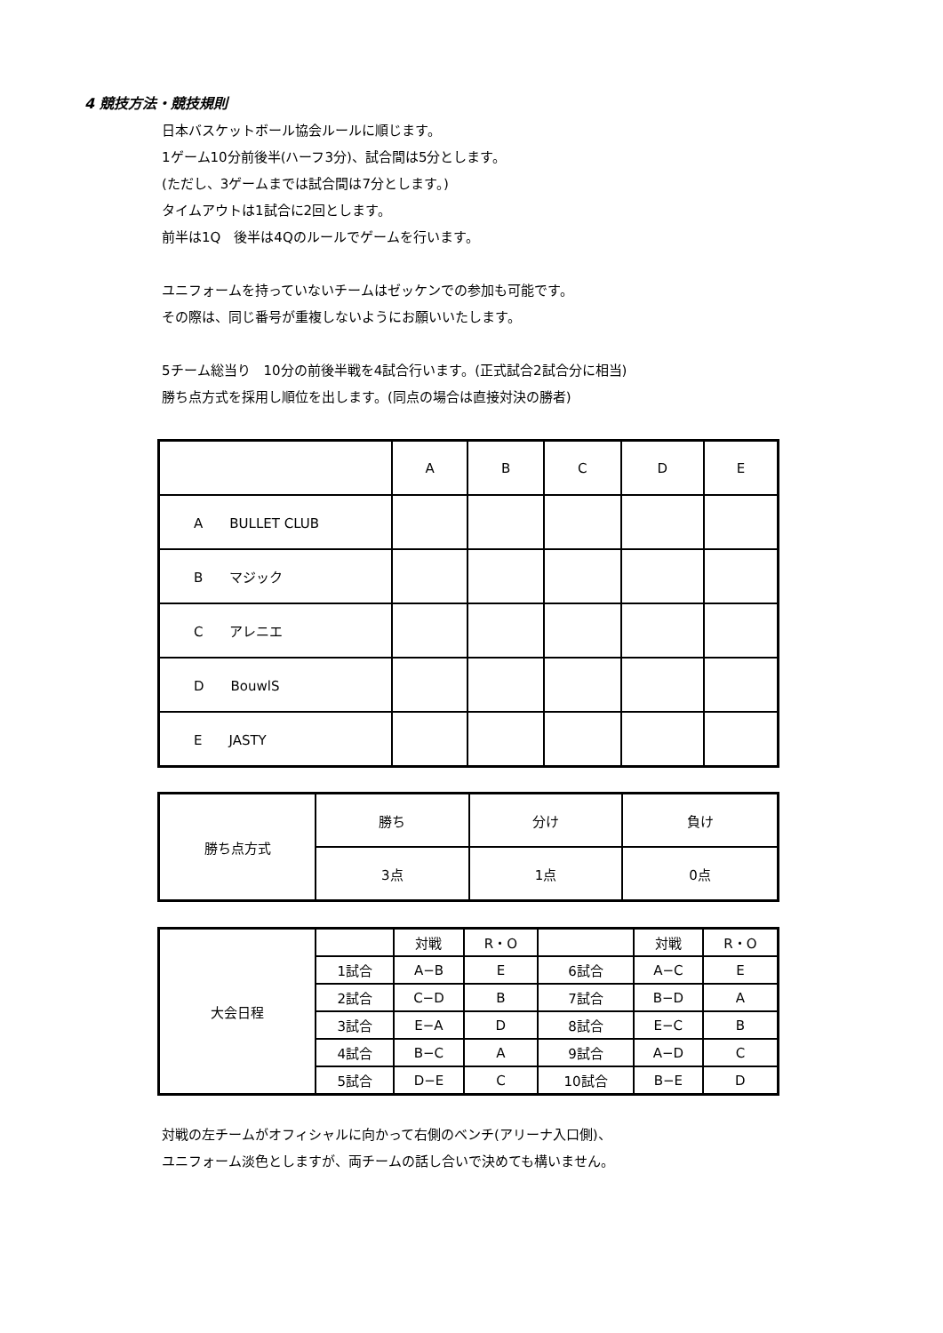4 競技方法・競技規則
日本バスケットボール協会ルールに順じます。
1ゲーム10分前後半(ハーフ3分)、試合間は5分とします。
(ただし、3ゲームまでは試合間は7分とします。)
タイムアウトは1試合に2回とします。
前半は1Q　後半は4Qのルールでゲームを行います。
ユニフォームを持っていないチームはゼッケンでの参加も可能です。
その際は、同じ番号が重複しないようにお願いいたします。
5チーム総当り　10分の前後半戦を4試合行います。(正式試合2試合分に相当)
勝ち点方式を採用し順位を出します。(同点の場合は直接対決の勝者)
| | A | B | C | D | E |
| A BULLET CLUB | | | | | |
| B マジック | | | | | |
| C アレニエ | | | | | |
| D BouwlS | | | | | |
| E JASTY | | | | | |
| 勝ち点方式 | 勝ち | 分け | 負け |
| | 3点 | 1点 | 0点 |
| 大会日程 | | 対戦 | R・O | | 対戦 | R・O |
| | 1試合 | A−B | E | 6試合 | A−C | E |
| | 2試合 | C−D | B | 7試合 | B−D | A |
| | 3試合 | E−A | D | 8試合 | E−C | B |
| | 4試合 | B−C | A | 9試合 | A−D | C |
| | 5試合 | D−E | C | 10試合 | B−E | D |
対戦の左チームがオフィシャルに向かって右側のベンチ(アリーナ入口側)、
ユニフォーム淡色としますが、両チームの話し合いで決めても構いません。